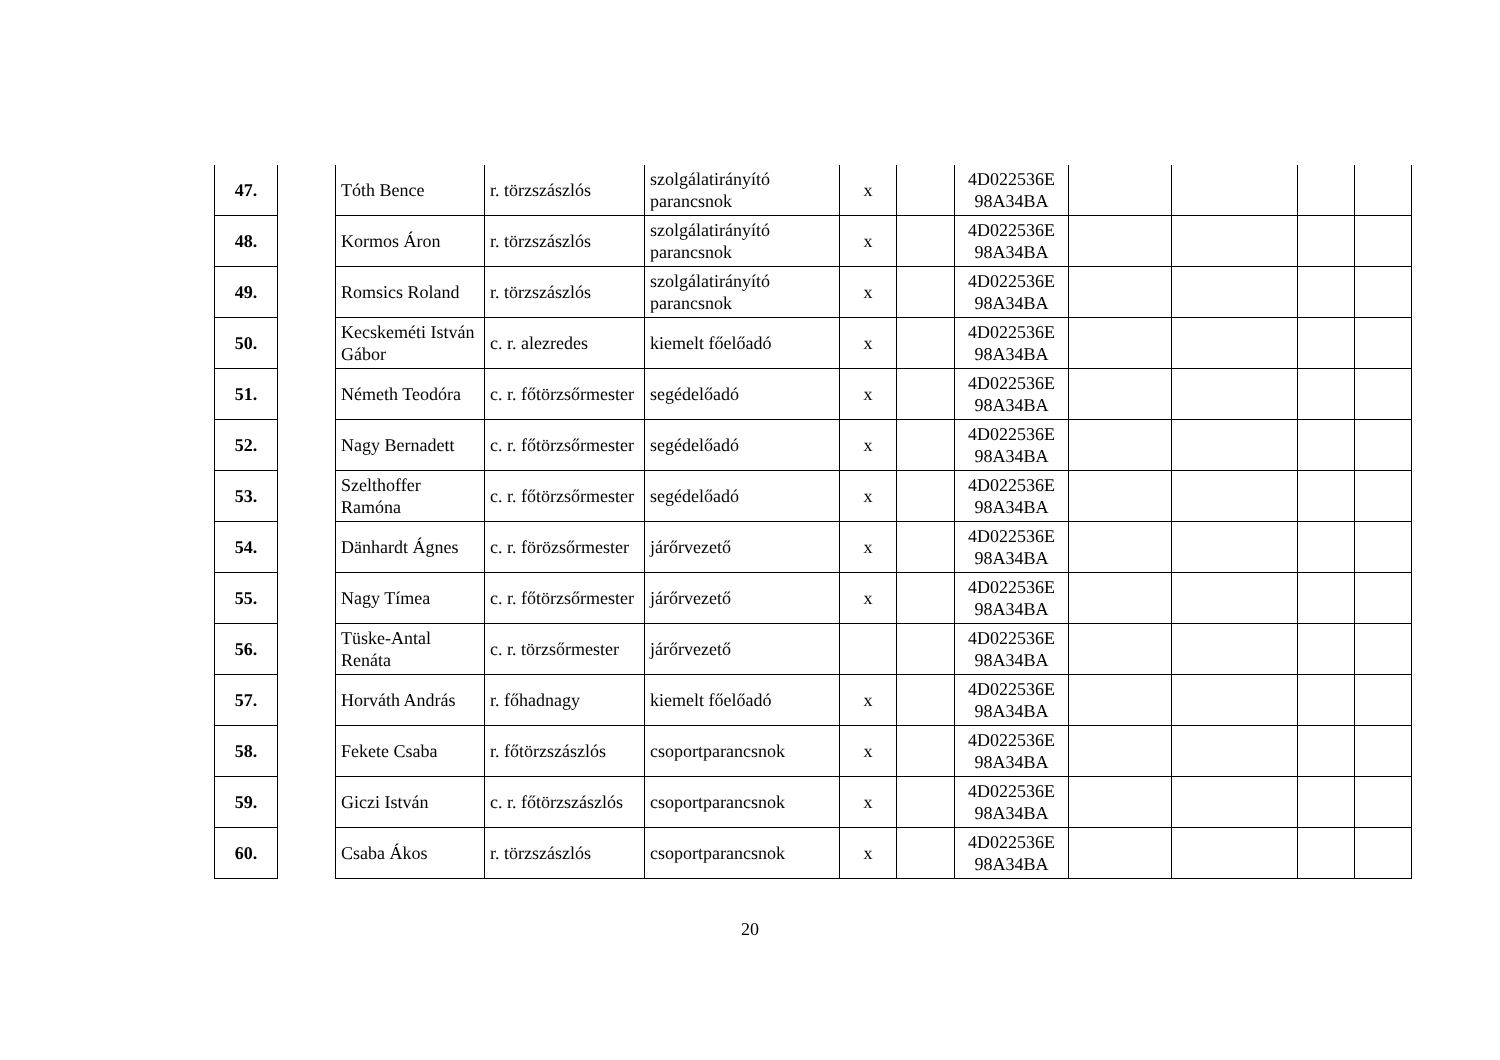| 47. | | Tóth Bence | r. törzszászlós | szolgálatirányító parancsnok | x | | 4D022536E 98A34BA | | | | |
| 48. | | Kormos Áron | r. törzszászlós | szolgálatirányító parancsnok | x | | 4D022536E 98A34BA | | | | |
| 49. | | Romsics Roland | r. törzszászlós | szolgálatirányító parancsnok | x | | 4D022536E 98A34BA | | | | |
| 50. | | Kecskeméti István Gábor | c. r. alezredes | kiemelt főelőadó | x | | 4D022536E 98A34BA | | | | |
| 51. | | Németh Teodóra | c. r. főtörzsőrmester | segédelőadó | x | | 4D022536E 98A34BA | | | | |
| 52. | | Nagy Bernadett | c. r. főtörzsőrmester | segédelőadó | x | | 4D022536E 98A34BA | | | | |
| 53. | | Szelthoffer Ramóna | c. r. főtörzsőrmester | segédelőadó | x | | 4D022536E 98A34BA | | | | |
| 54. | | Dänhardt Ágnes | c. r. förözsőrmester | járőrvezető | x | | 4D022536E 98A34BA | | | | |
| 55. | | Nagy Tímea | c. r. főtörzsőrmester | járőrvezető | x | | 4D022536E 98A34BA | | | | |
| 56. | | Tüske-Antal Renáta | c. r. törzsőrmester | járőrvezető | | | 4D022536E 98A34BA | | | | |
| 57. | | Horváth András | r. főhadnagy | kiemelt főelőadó | x | | 4D022536E 98A34BA | | | | |
| 58. | | Fekete Csaba | r. főtörzszászlós | csoportparancsnok | x | | 4D022536E 98A34BA | | | | |
| 59. | | Giczi István | c. r. főtörzszászlós | csoportparancsnok | x | | 4D022536E 98A34BA | | | | |
| 60. | | Csaba Ákos | r. törzszászlós | csoportparancsnok | x | | 4D022536E 98A34BA | | | | |
20